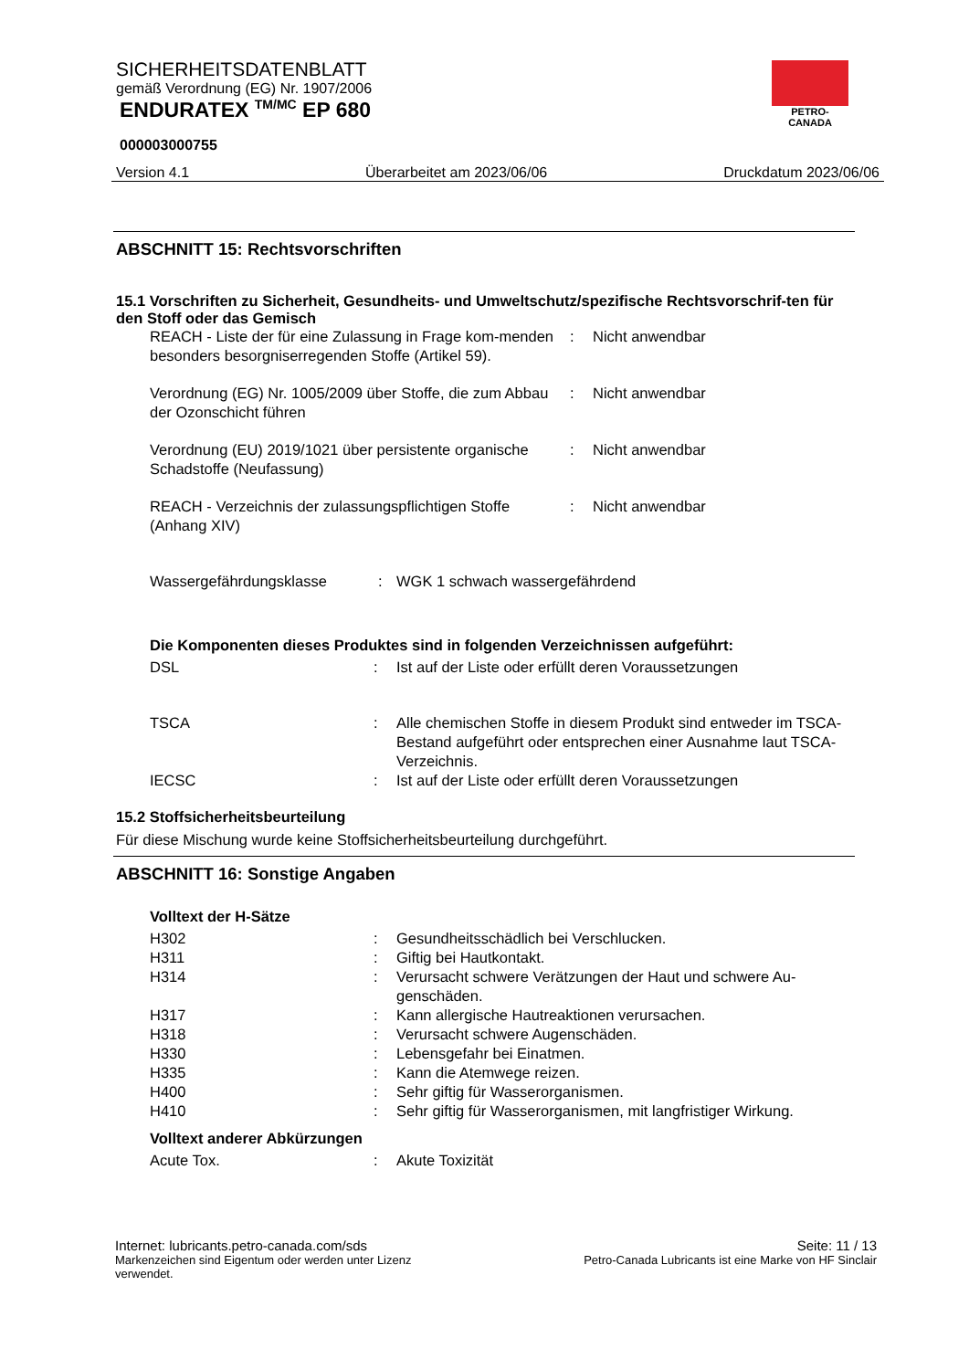SICHERHEITSDATENBLATT
gemäß Verordnung (EG) Nr. 1907/2006
ENDURATEX <sup>TM/MC</sup> EP 680
000003000755
PETRO-CANADA
Version 4.1 Überarbeitet am 2023/06/06 Druckdatum 2023/06/06
ABSCHNITT 15: Rechtsvorschriften
15.1 Vorschriften zu Sicherheit, Gesundheits- und Umweltschutz/spezifische Rechtsvorschrif-ten für den Stoff oder das Gemisch
| REACH - Liste der für eine Zulassung in Frage kom-menden besonders besorgniserregenden Stoffe (Artikel 59). | : | Nicht anwendbar |
| Verordnung (EG) Nr. 1005/2009 über Stoffe, die zum Abbau der Ozonschicht führen | : | Nicht anwendbar |
| Verordnung (EU) 2019/1021 über persistente organische Schadstoffe (Neufassung) | : | Nicht anwendbar |
| REACH - Verzeichnis der zulassungspflichtigen Stoffe (Anhang XIV) | : | Nicht anwendbar |
| Wassergefährdungsklasse | : | WGK 1 schwach wassergefährdend |
Die Komponenten dieses Produktes sind in folgenden Verzeichnissen aufgeführt:
| DSL | : | Ist auf der Liste oder erfüllt deren Voraussetzungen |
| TSCA | : | Alle chemischen Stoffe in diesem Produkt sind entweder im TSCA-Bestand aufgeführt oder entsprechen einer Ausnahme laut TSCA-Verzeichnis. |
| IECSC | : | Ist auf der Liste oder erfüllt deren Voraussetzungen |
15.2 Stoffsicherheitsbeurteilung
Für diese Mischung wurde keine Stoffsicherheitsbeurteilung durchgeführt.
ABSCHNITT 16: Sonstige Angaben
Volltext der H-Sätze
| H302 | : | Gesundheitsschädlich bei Verschlucken. |
| H311 | : | Giftig bei Hautkontakt. |
| H314 | : | Verursacht schwere Verätzungen der Haut und schwere Au-genschäden. |
| H317 | : | Kann allergische Hautreaktionen verursachen. |
| H318 | : | Verursacht schwere Augenschäden. |
| H330 | : | Lebensgefahr bei Einatmen. |
| H335 | : | Kann die Atemwege reizen. |
| H400 | : | Sehr giftig für Wasserorganismen. |
| H410 | : | Sehr giftig für Wasserorganismen, mit langfristiger Wirkung. |
Volltext anderer Abkürzungen
| Acute Tox. | : | Akute Toxizität |
Internet: lubricants.petro-canada.com/sds Seite: 11 / 13
Markenzeichen sind Eigentum oder werden unter Lizenz verwendet. Petro-Canada Lubricants ist eine Marke von HF Sinclair